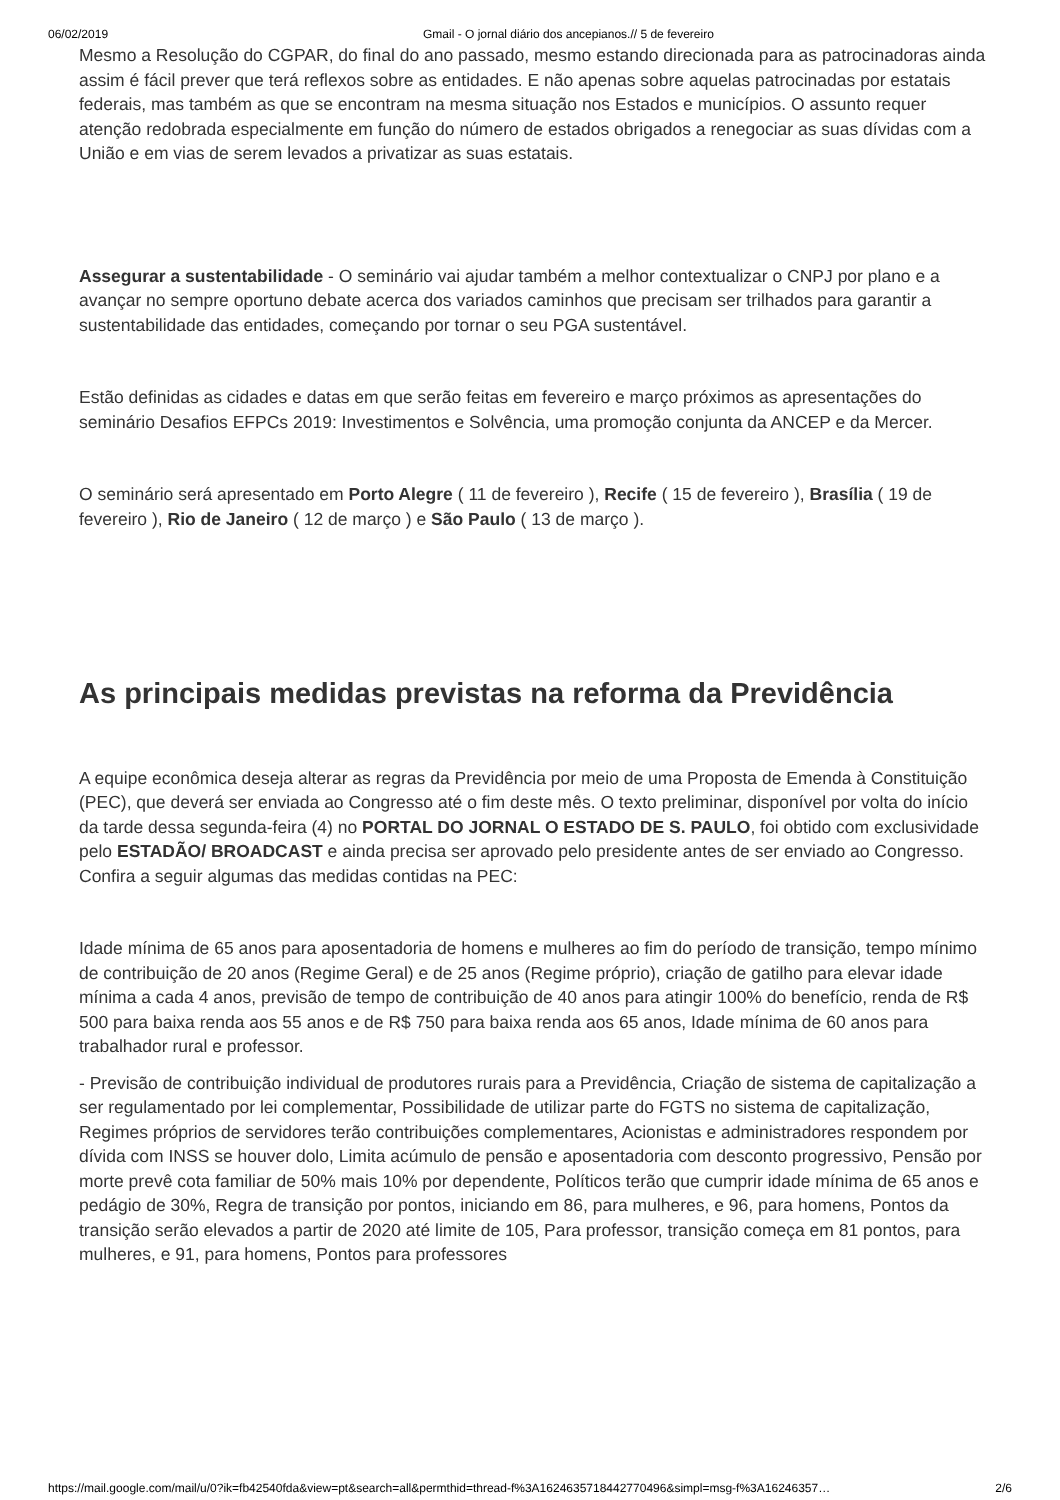06/02/2019 Gmail - O jornal diário dos ancepianos.// 5 de fevereiro
Mesmo a Resolução do CGPAR, do final do ano passado, mesmo estando direcionada para as patrocinadoras ainda assim é fácil prever que terá reflexos sobre as entidades. E não apenas sobre aquelas patrocinadas por estatais federais, mas também as que se encontram na mesma situação nos Estados e municípios. O assunto requer atenção redobrada especialmente em função do número de estados obrigados a renegociar as suas dívidas com a União e em vias de serem levados a privatizar as suas estatais.
Assegurar a sustentabilidade - O seminário vai ajudar também a melhor contextualizar o CNPJ por plano e a avançar no sempre oportuno debate acerca dos variados caminhos que precisam ser trilhados para garantir a sustentabilidade das entidades, começando por tornar o seu PGA sustentável.
Estão definidas as cidades e datas em que serão feitas em fevereiro e março próximos as apresentações do seminário Desafios EFPCs 2019: Investimentos e Solvência, uma promoção conjunta da ANCEP e da Mercer.
O seminário será apresentado em Porto Alegre ( 11 de fevereiro ), Recife ( 15 de fevereiro ), Brasília ( 19 de fevereiro ), Rio de Janeiro ( 12 de março ) e São Paulo ( 13 de março ).
As principais medidas previstas na reforma da Previdência
A equipe econômica deseja alterar as regras da Previdência por meio de uma Proposta de Emenda à Constituição (PEC), que deverá ser enviada ao Congresso até o fim deste mês. O texto preliminar, disponível por volta do início da tarde dessa segunda-feira (4) no PORTAL DO JORNAL O ESTADO DE S. PAULO, foi obtido com exclusividade pelo ESTADÃO/ BROADCAST e ainda precisa ser aprovado pelo presidente antes de ser enviado ao Congresso. Confira a seguir algumas das medidas contidas na PEC:
Idade mínima de 65 anos para aposentadoria de homens e mulheres ao fim do período de transição, tempo mínimo de contribuição de 20 anos (Regime Geral) e de 25 anos (Regime próprio), criação de gatilho para elevar idade mínima a cada 4 anos, previsão de tempo de contribuição de 40 anos para atingir 100% do benefício, renda de R$ 500 para baixa renda aos 55 anos e de R$ 750 para baixa renda aos 65 anos, Idade mínima de 60 anos para trabalhador rural e professor.
- Previsão de contribuição individual de produtores rurais para a Previdência, Criação de sistema de capitalização a ser regulamentado por lei complementar, Possibilidade de utilizar parte do FGTS no sistema de capitalização, Regimes próprios de servidores terão contribuições complementares, Acionistas e administradores respondem por dívida com INSS se houver dolo, Limita acúmulo de pensão e aposentadoria com desconto progressivo, Pensão por morte prevê cota familiar de 50% mais 10% por dependente, Políticos terão que cumprir idade mínima de 65 anos e pedágio de 30%, Regra de transição por pontos, iniciando em 86, para mulheres, e 96, para homens, Pontos da transição serão elevados a partir de 2020 até limite de 105, Para professor, transição começa em 81 pontos, para mulheres, e 91, para homens, Pontos para professores
https://mail.google.com/mail/u/0?ik=fb42540fda&view=pt&search=all&permthid=thread-f%3A1624635718442770496&simpl=msg-f%3A16246357… 2/6